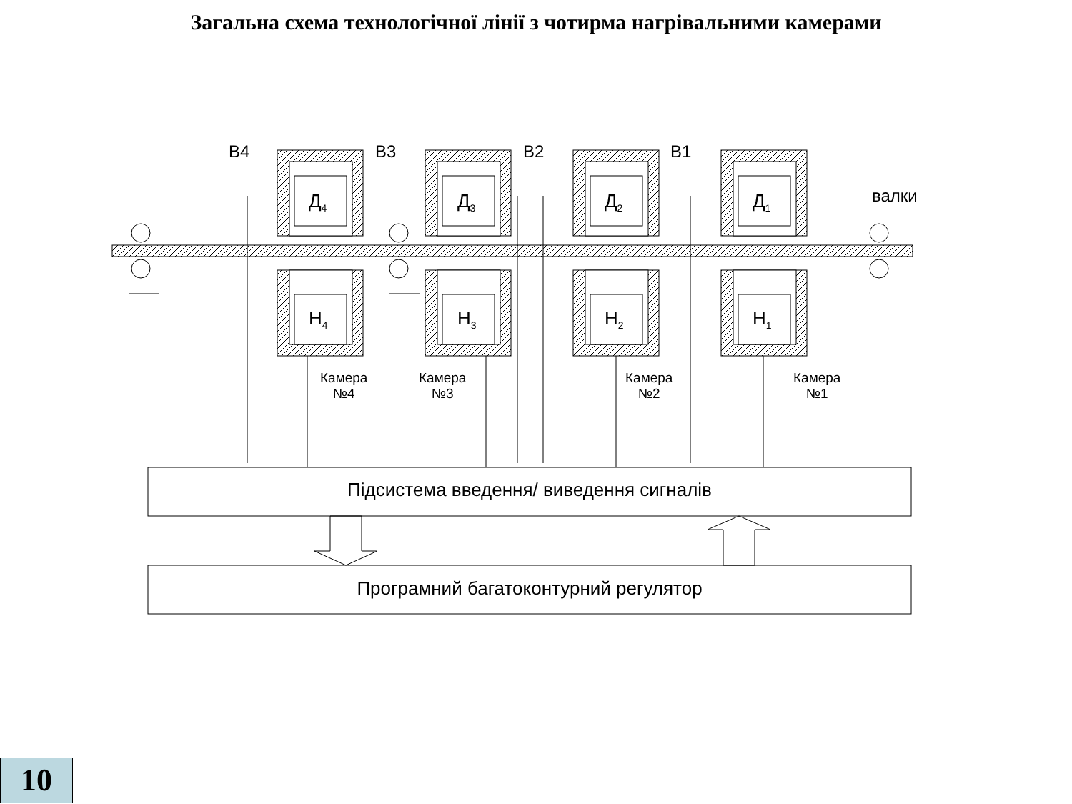Загальна схема технологічної лінії з чотирма нагрівальними камерами
В4 В3 В2 В1
валки
Д<sub>4</sub> Д<sub>3</sub> Д<sub>2</sub> Д<sub>1</sub>
Н<sub>4</sub> Н<sub>3</sub> Н<sub>2</sub> Н<sub>1</sub>
Камера
№4
Камера
№3
Камера
№2
Камера
№1
Підсистема введення/ виведення сигналів
Програмний багатоконтурний регулятор
10